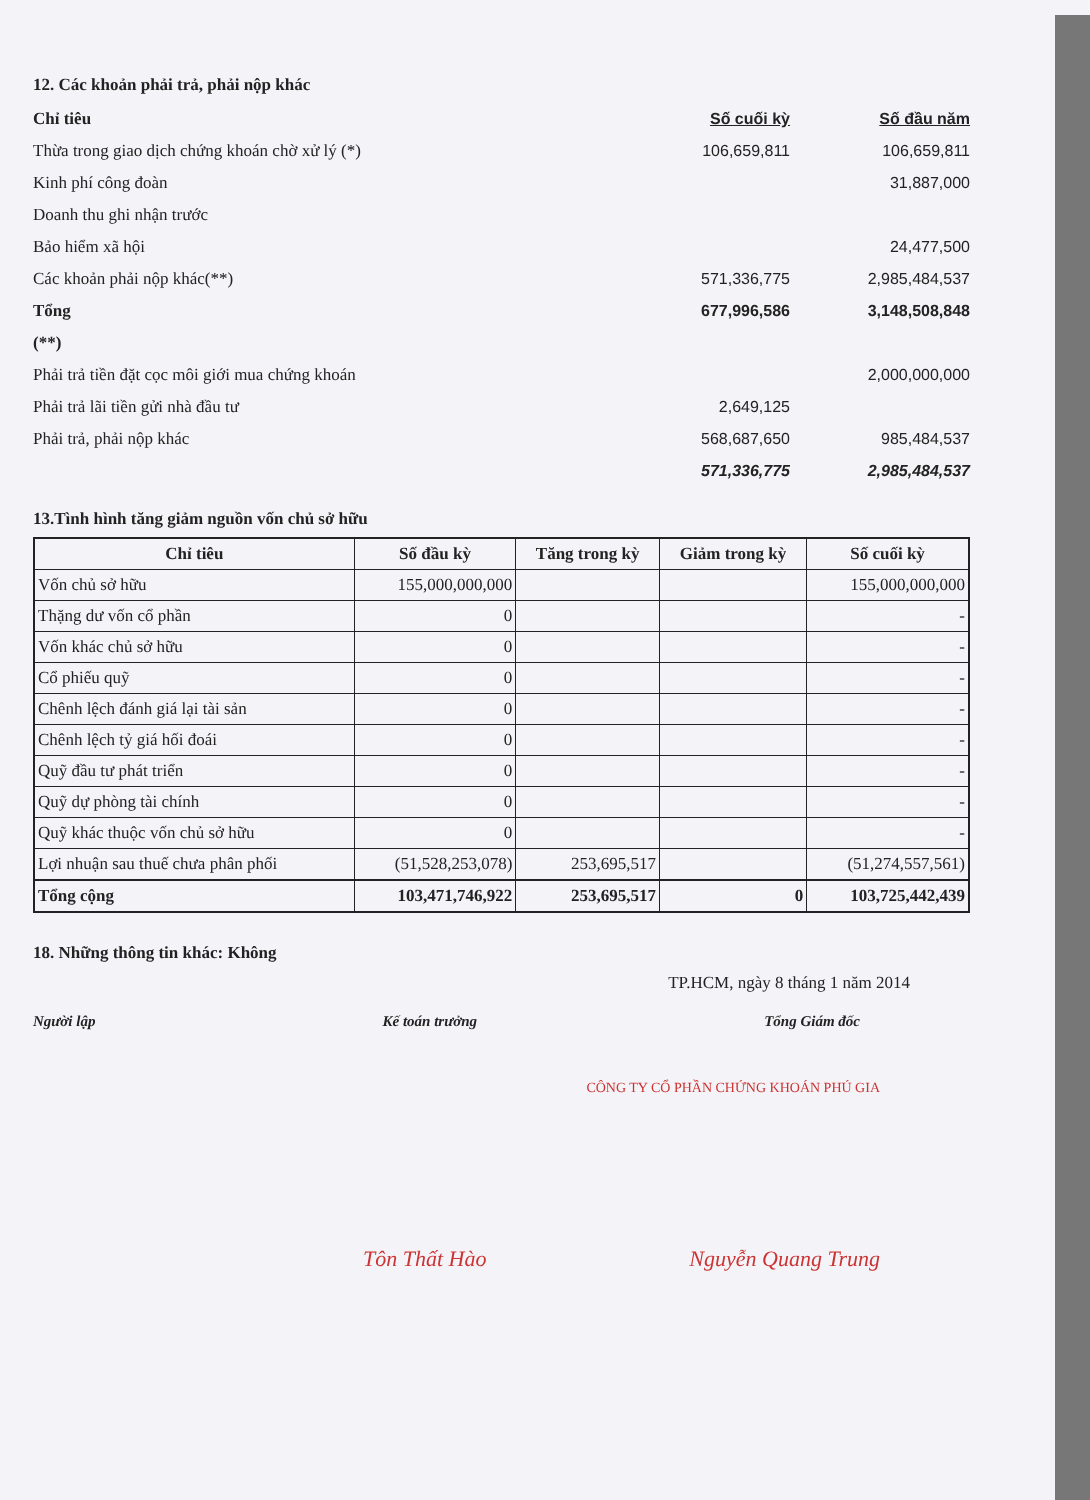12. Các khoản phải trả, phải nộp khác
| Chỉ tiêu | Số cuối kỳ | | Số đầu năm |
| Thừa trong giao dịch chứng khoán chờ xử lý (*) | 106,659,811 | | 106,659,811 |
| Kinh phí công đoàn | | | 31,887,000 |
| Doanh thu ghi nhận trước | | | |
| Bảo hiểm xã hội | | | 24,477,500 |
| Các khoản phải nộp khác(**) | 571,336,775 | | 2,985,484,537 |
| Tổng | 677,996,586 | | 3,148,508,848 |
| (**) | | | |
| Phải trả tiền đặt cọc môi giới mua chứng khoán | | | 2,000,000,000 |
| Phải trả lãi tiền gửi nhà đầu tư | 2,649,125 | | |
| Phải trả, phải nộp khác | 568,687,650 | | 985,484,537 |
| | 571,336,775 | | 2,985,484,537 |
13.Tình hình tăng giảm nguồn vốn chủ sở hữu
| Chỉ tiêu | Số đầu kỳ | Tăng trong kỳ | Giảm trong kỳ | Số cuối kỳ |
| --- | --- | --- | --- | --- |
| Vốn chủ sở hữu | 155,000,000,000 | | | 155,000,000,000 |
| Thặng dư vốn cổ phần | 0 | | | - |
| Vốn khác chủ sở hữu | 0 | | | - |
| Cổ phiếu quỹ | 0 | | | - |
| Chênh lệch đánh giá lại tài sản | 0 | | | - |
| Chênh lệch tỷ giá hối đoái | 0 | | | - |
| Quỹ đầu tư phát triển | 0 | | | - |
| Quỹ dự phòng tài chính | 0 | | | - |
| Quỹ khác thuộc vốn chủ sở hữu | 0 | | | - |
| Lợi nhuận sau thuế chưa phân phối | (51,528,253,078) | 253,695,517 | | (51,274,557,561) |
| Tổng cộng | 103,471,746,922 | 253,695,517 | 0 | 103,725,442,439 |
18. Những thông tin khác: Không
TP.HCM, ngày 8 tháng 1 năm 2014
Người lập Kế toán trưởng Tổng Giám đốc
CÔNG TY CỔ PHẦN CHỨNG KHOÁN PHÚ GIA
Tôn Thất Hào Nguyễn Quang Trung